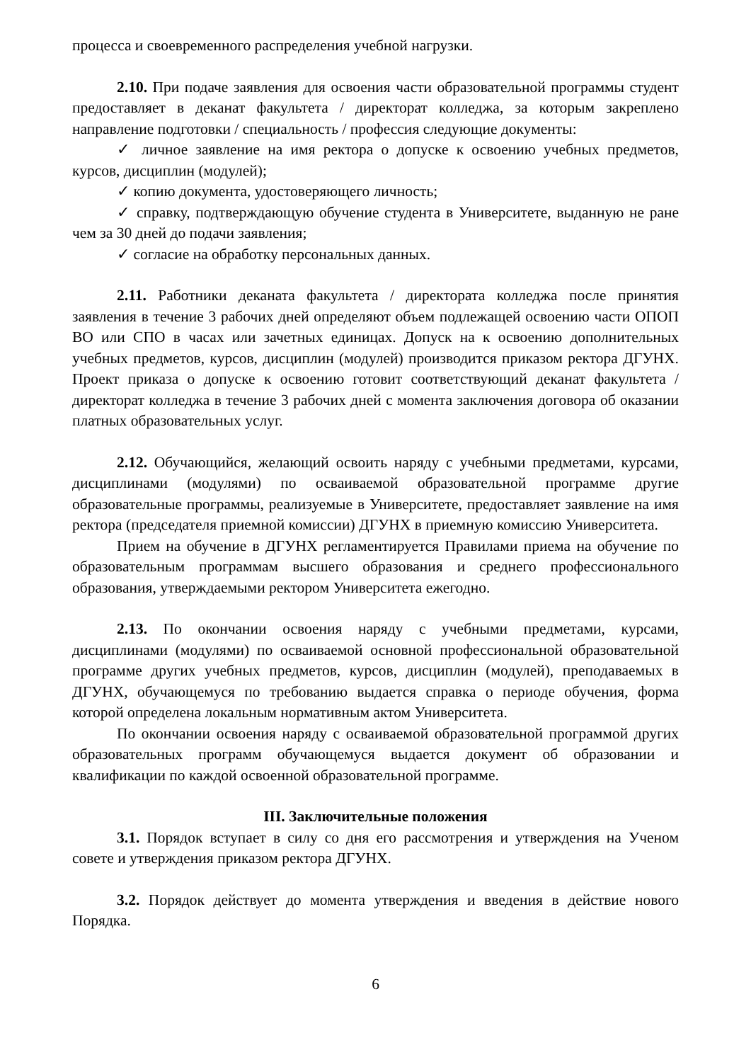процесса и своевременного распределения учебной нагрузки.
2.10. При подаче заявления для освоения части образовательной программы студент предоставляет в деканат факультета / директорат колледжа, за которым закреплено направление подготовки / специальность / профессия следующие документы:
✓ личное заявление на имя ректора о допуске к освоению учебных предметов, курсов, дисциплин (модулей);
✓ копию документа, удостоверяющего личность;
✓ справку, подтверждающую обучение студента в Университете, выданную не ране чем за 30 дней до подачи заявления;
✓ согласие на обработку персональных данных.
2.11. Работники деканата факультета / директората колледжа после принятия заявления в течение 3 рабочих дней определяют объем подлежащей освоению части ОПОП ВО или СПО в часах или зачетных единицах. Допуск на к освоению дополнительных учебных предметов, курсов, дисциплин (модулей) производится приказом ректора ДГУНХ. Проект приказа о допуске к освоению готовит соответствующий деканат факультета / директорат колледжа в течение 3 рабочих дней с момента заключения договора об оказании платных образовательных услуг.
2.12. Обучающийся, желающий освоить наряду с учебными предметами, курсами, дисциплинами (модулями) по осваиваемой образовательной программе другие образовательные программы, реализуемые в Университете, предоставляет заявление на имя ректора (председателя приемной комиссии) ДГУНХ в приемную комиссию Университета.
Прием на обучение в ДГУНХ регламентируется Правилами приема на обучение по образовательным программам высшего образования и среднего профессионального образования, утверждаемыми ректором Университета ежегодно.
2.13. По окончании освоения наряду с учебными предметами, курсами, дисциплинами (модулями) по осваиваемой основной профессиональной образовательной программе других учебных предметов, курсов, дисциплин (модулей), преподаваемых в ДГУНХ, обучающемуся по требованию выдается справка о периоде обучения, форма которой определена локальным нормативным актом Университета.
По окончании освоения наряду с осваиваемой образовательной программой других образовательных программ обучающемуся выдается документ об образовании и квалификации по каждой освоенной образовательной программе.
III. Заключительные положения
3.1. Порядок вступает в силу со дня его рассмотрения и утверждения на Ученом совете и утверждения приказом ректора ДГУНХ.
3.2. Порядок действует до момента утверждения и введения в действие нового Порядка.
6